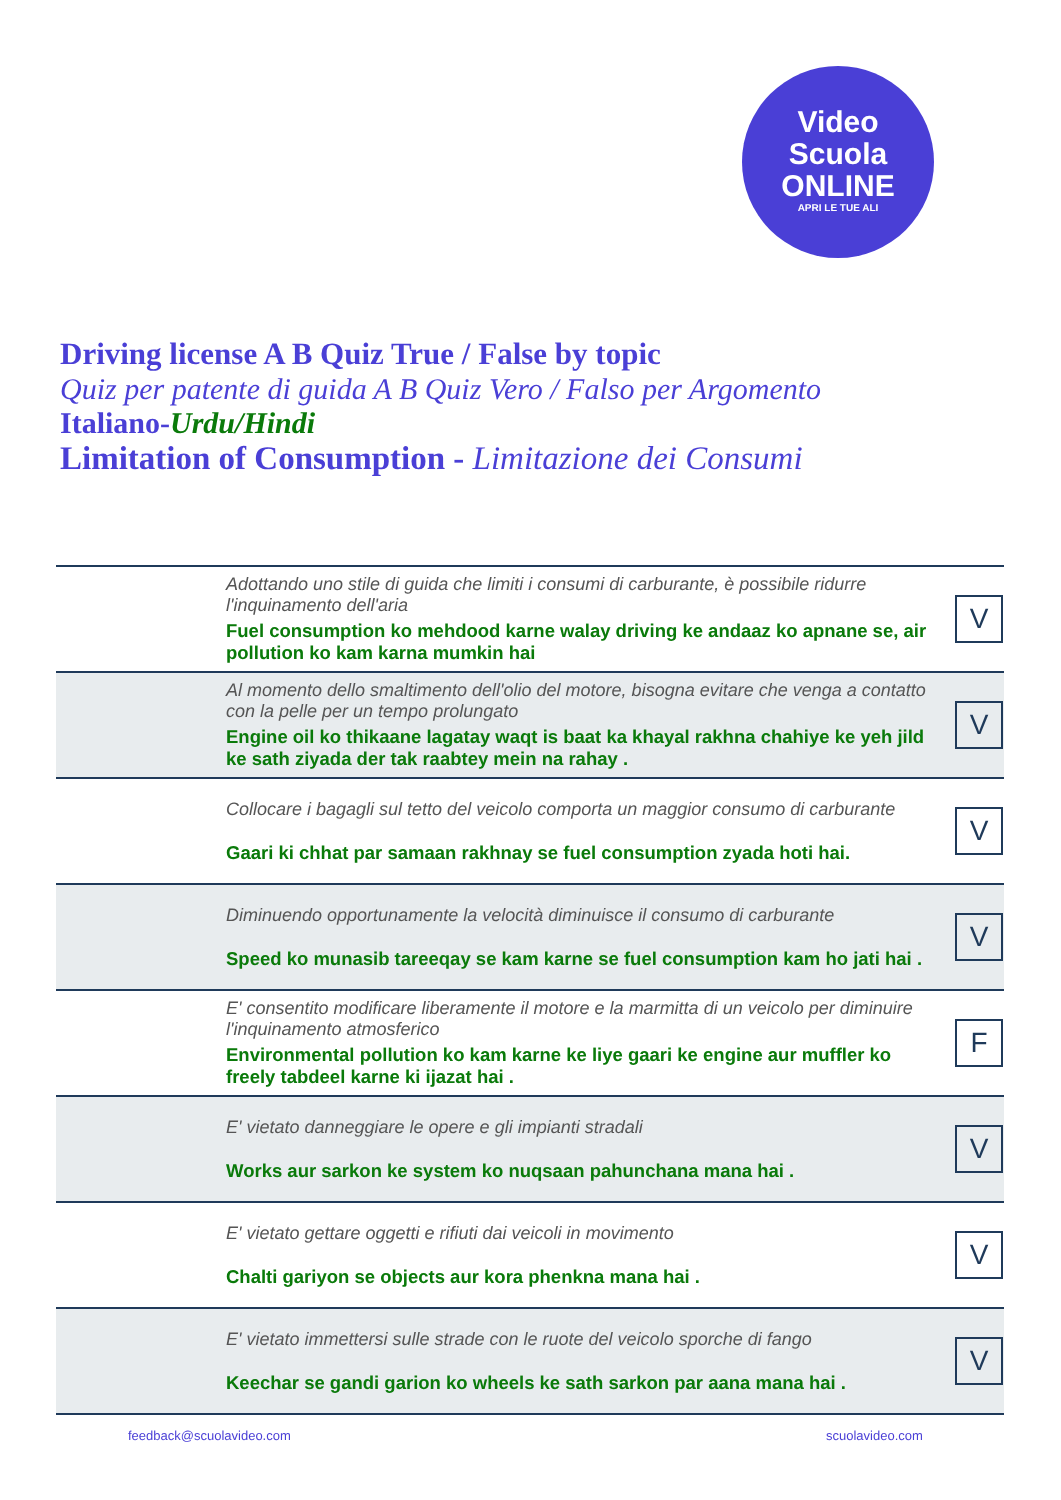Video
Scuola
ONLINE
APRI LE TUE ALI
Driving license A B Quiz True / False by topic
Quiz per patente di guida A B Quiz Vero / Falso per Argomento
Italiano-Urdu/Hindi
Limitation of Consumption - Limitazione dei Consumi
| Adottando uno stile di guida che limiti i consumi di carburante, è possibile ridurre l'inquinamento dell'aria Fuel consumption ko mehdood karne walay driving ke andaaz ko apnane se, air pollution ko kam karna mumkin hai | V |
| Al momento dello smaltimento dell'olio del motore, bisogna evitare che venga a contatto con la pelle per un tempo prolungato Engine oil ko thikaane lagatay waqt is baat ka khayal rakhna chahiye ke yeh jild ke sath ziyada der tak raabtey mein na rahay . | V |
| Collocare i bagagli sul tetto del veicolo comporta un maggior consumo di carburante Gaari ki chhat par samaan rakhnay se fuel consumption zyada hoti hai. | V |
| Diminuendo opportunamente la velocità diminuisce il consumo di carburante Speed ko munasib tareeqay se kam karne se fuel consumption kam ho jati hai . | V |
| E' consentito modificare liberamente il motore e la marmitta di un veicolo per diminuire l'inquinamento atmosferico Environmental pollution ko kam karne ke liye gaari ke engine aur muffler ko freely tabdeel karne ki ijazat hai . | F |
| E' vietato danneggiare le opere e gli impianti stradali Works aur sarkon ke system ko nuqsaan pahunchana mana hai . | V |
| E' vietato gettare oggetti e rifiuti dai veicoli in movimento Chalti gariyon se objects aur kora phenkna mana hai . | V |
| E' vietato immettersi sulle strade con le ruote del veicolo sporche di fango Keechar se gandi garion ko wheels ke sath sarkon par aana mana hai . | V |
feedback@scuolavideo.com scuolavideo.com